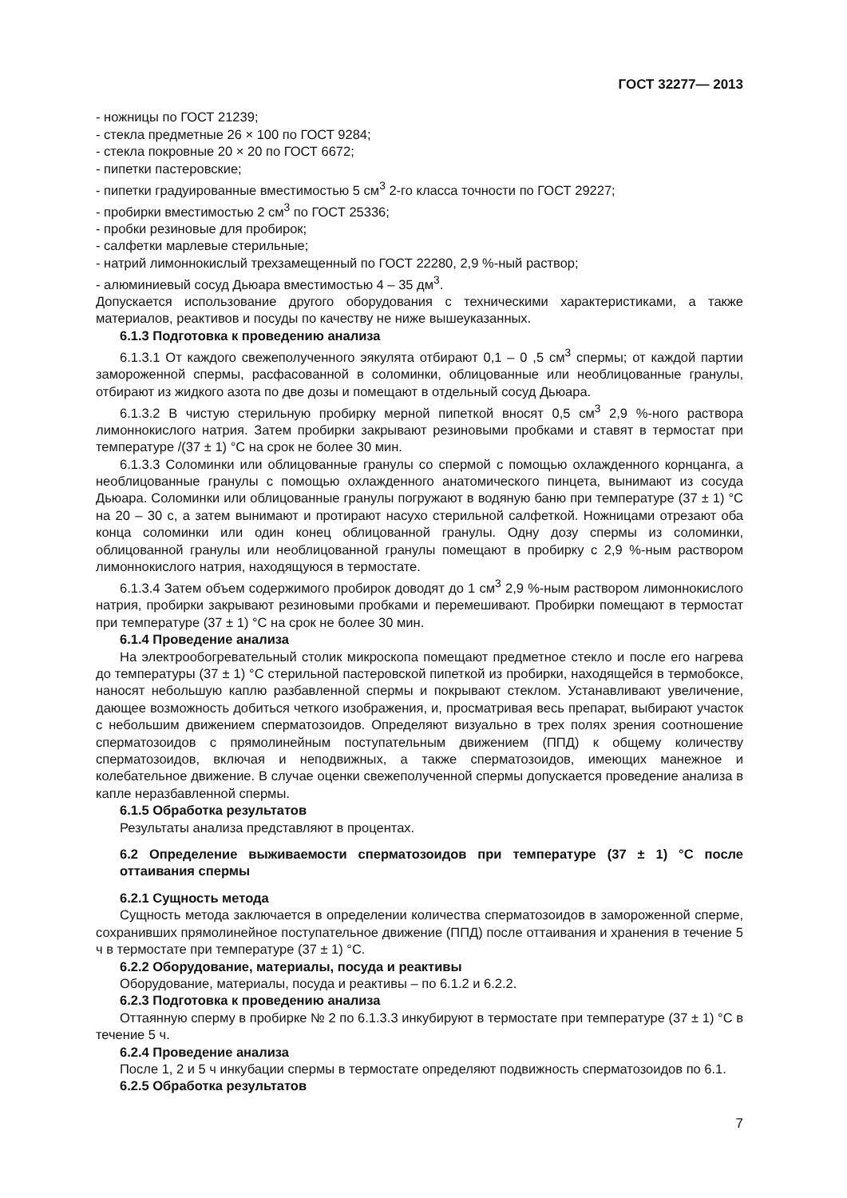ГОСТ 32277— 2013
- ножницы по ГОСТ 21239;
- стекла предметные 26 × 100 по ГОСТ 9284;
- стекла покровные 20 × 20 по ГОСТ 6672;
- пипетки пастеровские;
- пипетки градуированные вместимостью 5 см<sup>3</sup> 2-го класса точности по ГОСТ 29227;
- пробирки вместимостью 2 см<sup>3</sup> по ГОСТ 25336;
- пробки резиновые для пробирок;
- салфетки марлевые стерильные;
- натрий лимоннокислый трехзамещенный по ГОСТ 22280, 2,9 %-ный раствор;
- алюминиевый сосуд Дьюара вместимостью 4 – 35 дм<sup>3</sup>.
Допускается использование другого оборудования с техническими характеристиками, а также материалов, реактивов и посуды по качеству не ниже вышеуказанных.
6.1.3 Подготовка к проведению анализа
6.1.3.1 От каждого свежеполученного эякулята отбирают 0,1 – 0 ,5 см<sup>3</sup> спермы; от каждой партии замороженной спермы, расфасованной в соломинки, облицованные или необлицованные гранулы, отбирают из жидкого азота по две дозы и помещают в отдельный сосуд Дьюара.
6.1.3.2 В чистую стерильную пробирку мерной пипеткой вносят 0,5 см<sup>3</sup> 2,9 %-ного раствора лимоннокислого натрия. Затем пробирки закрывают резиновыми пробками и ставят в термостат при температуре /(37 ± 1) °С на срок не более 30 мин.
6.1.3.3 Соломинки или облицованные гранулы со спермой с помощью охлажденного корнцанга, а необлицованные гранулы с помощью охлажденного анатомического пинцета, вынимают из сосуда Дьюара. Соломинки или облицованные гранулы погружают в водяную баню при температуре (37 ± 1) °С на 20 – 30 с, а затем вынимают и протирают насухо стерильной салфеткой. Ножницами отрезают оба конца соломинки или один конец облицованной гранулы. Одну дозу спермы из соломинки, облицованной гранулы или необлицованной гранулы помещают в пробирку с 2,9 %-ным раствором лимоннокислого натрия, находящуюся в термостате.
6.1.3.4 Затем объем содержимого пробирок доводят до 1 см<sup>3</sup> 2,9 %-ным раствором лимоннокислого натрия, пробирки закрывают резиновыми пробками и перемешивают. Пробирки помещают в термостат при температуре (37 ± 1) °С на срок не более 30 мин.
6.1.4 Проведение анализа
На электрообогревательный столик микроскопа помещают предметное стекло и после его нагрева до температуры (37 ± 1) °С стерильной пастеровской пипеткой из пробирки, находящейся в термобоксе, наносят небольшую каплю разбавленной спермы и покрывают стеклом. Устанавливают увеличение, дающее возможность добиться четкого изображения, и, просматривая весь препарат, выбирают участок с небольшим движением сперматозоидов. Определяют визуально в трех полях зрения соотношение сперматозоидов с прямолинейным поступательным движением (ППД) к общему количеству сперматозоидов, включая и неподвижных, а также сперматозоидов, имеющих манежное и колебательное движение. В случае оценки свежеполученной спермы допускается проведение анализа в капле неразбавленной спермы.
6.1.5 Обработка результатов
Результаты анализа представляют в процентах.
6.2 Определение выживаемости сперматозоидов при температуре (37 ± 1) °С после оттаивания спермы
6.2.1 Сущность метода
Сущность метода заключается в определении количества сперматозоидов в замороженной сперме, сохранивших прямолинейное поступательное движение (ППД) после оттаивания и хранения в течение 5 ч в термостате при температуре (37 ± 1) °С.
6.2.2 Оборудование, материалы, посуда и реактивы
Оборудование, материалы, посуда и реактивы – по 6.1.2 и 6.2.2.
6.2.3 Подготовка к проведению анализа
Оттаянную сперму в пробирке № 2 по 6.1.3.3 инкубируют в термостате при температуре (37 ± 1) °С в течение 5 ч.
6.2.4 Проведение анализа
После 1, 2 и 5 ч инкубации спермы в термостате определяют подвижность сперматозоидов по 6.1.
6.2.5 Обработка результатов
7